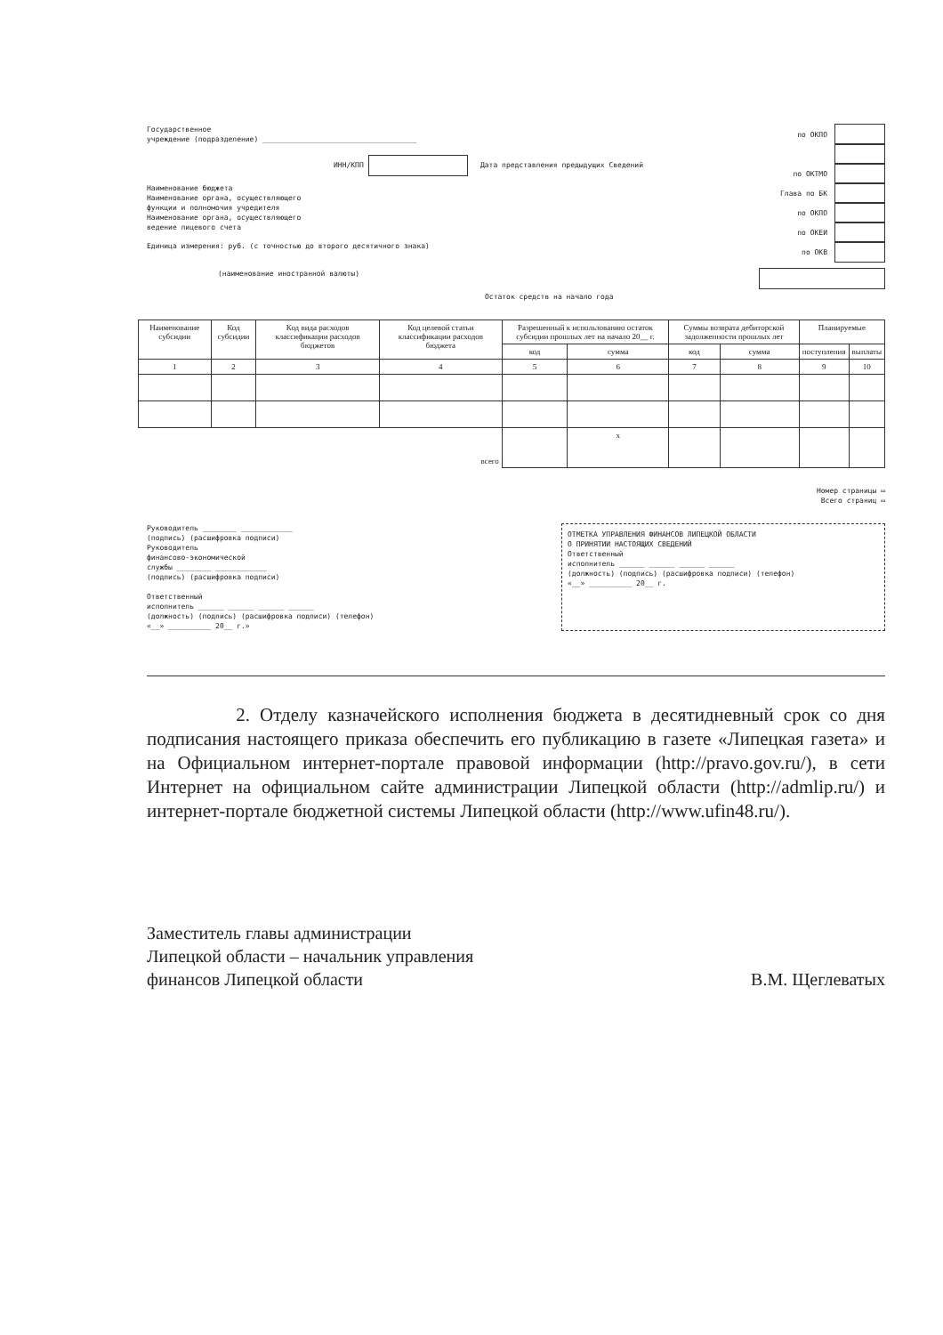Государственное
учреждение (подразделение) ____________________________________
ИНН/КПП Дата представления предыдущих Сведений
Наименование бюджета
Наименование органа, осуществляющего
функции и полномочия учредителя
Наименование органа, осуществляющего
ведение лицевого счета
Единица измерения: руб. (с точностью до второго десятичного знака)
(наименование иностранной валюты)
Остаток средств на начало года
по ОКПО
по ОКТМО
Глава по БК
по ОКПО
по ОКЕИ
по ОКВ
| Наименование субсидии | Код субсидии | Код вида расходов классификации расходов бюджетов | Код целевой статьи классификации расходов бюджета | Разрешенный к использованию остаток субсидии прошлых лет на начало 20__ г. | | Суммы возврата дебиторской задолженности прошлых лет | | Планируемые | |
| --- | --- | --- | --- | --- | --- | --- | --- | --- | --- |
| | | | | код | сумма | код | сумма | поступления | выплаты |
| 1 | 2 | 3 | 4 | 5 | 6 | 7 | 8 | 9 | 10 |
| всего | | | | | x | | | | |
Номер страницы ▭
Всего страниц ▭
Руководитель ________ ____________
(подпись) (расшифровка подписи)
Руководитель
финансово-экономической
службы ________ ____________
(подпись) (расшифровка подписи)
Ответственный
исполнитель ______ ______ ______ ______
(должность) (подпись) (расшифровка подписи) (телефон)
«__» __________ 20__ г.»
ОТМЕТКА УПРАВЛЕНИЯ ФИНАНСОВ ЛИПЕЦКОЙ ОБЛАСТИ
О ПРИНЯТИИ НАСТОЯЩИХ СВЕДЕНИЙ
Ответственный
исполнитель ______ ______ ______ ______
(должность) (подпись) (расшифровка подписи) (телефон)
«__» __________ 20__ г.
2. Отделу казначейского исполнения бюджета в десятидневный срок со дня подписания настоящего приказа обеспечить его публикацию в газете «Липецкая газета» и на Официальном интернет-портале правовой информации (http://pravo.gov.ru/), в сети Интернет на официальном сайте администрации Липецкой области (http://admlip.ru/) и интернет-портале бюджетной системы Липецкой области (http://www.ufin48.ru/).
Заместитель главы администрации
Липецкой области – начальник управления
финансов Липецкой области
В.М. Щеглеватых